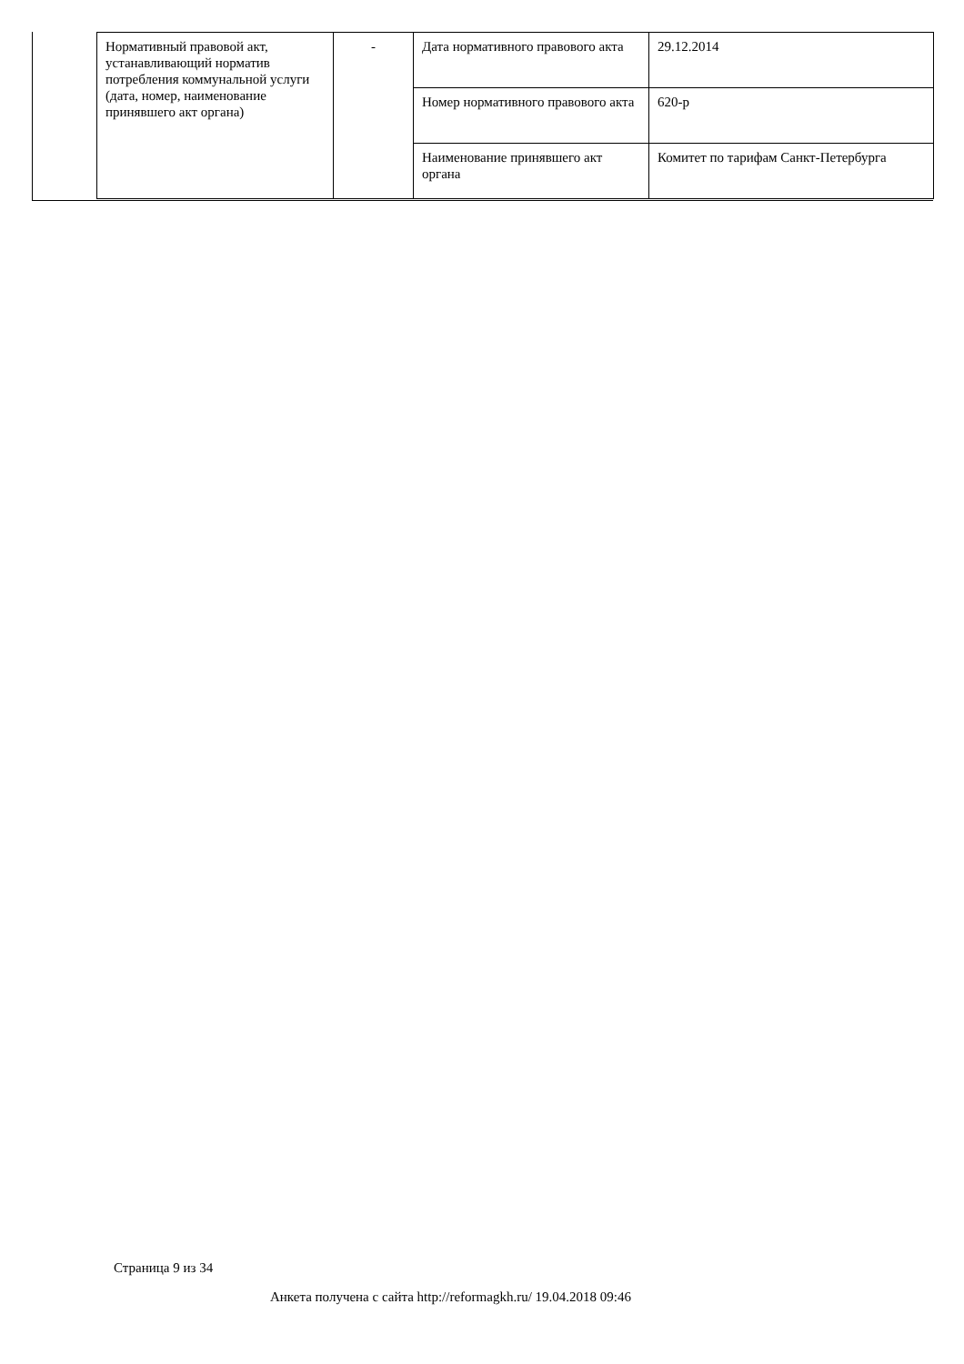| Нормативный правовой акт, устанавливающий норматив потребления коммунальной услуги (дата, номер, наименование принявшего акт органа) | - | Дата нормативного правового акта | 29.12.2014 |
| | | Номер нормативного правового акта | 620-р |
| | | Наименование принявшего акт органа | Комитет по тарифам Санкт-Петербурга |
Страница 9 из 34
Анкета получена с сайта http://reformagkh.ru/ 19.04.2018 09:46